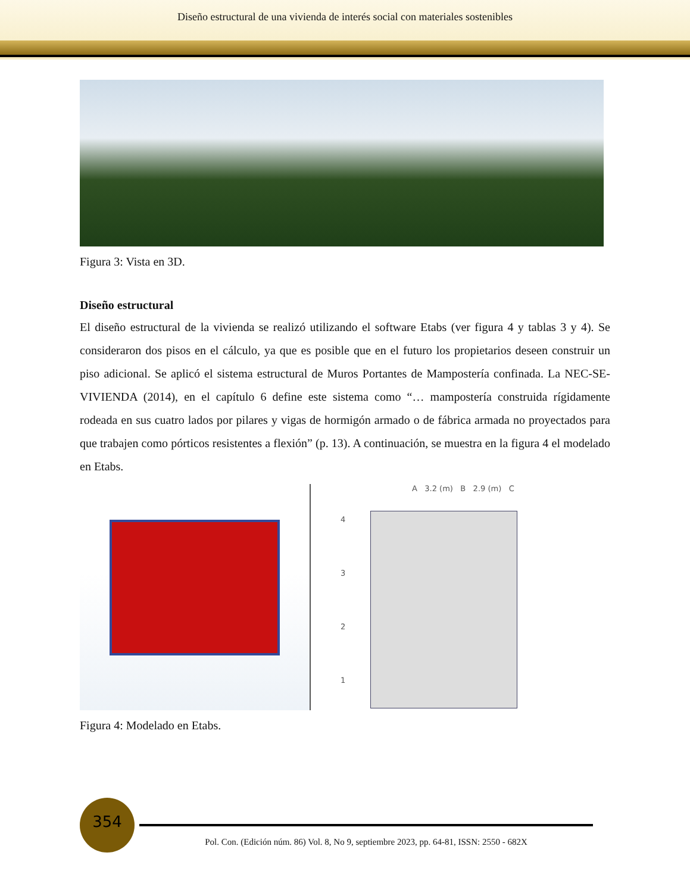Diseño estructural de una vivienda de interés social con materiales sostenibles
Figura 3: Vista en 3D.
Diseño estructural
El diseño estructural de la vivienda se realizó utilizando el software Etabs (ver figura 4 y tablas 3 y 4). Se consideraron dos pisos en el cálculo, ya que es posible que en el futuro los propietarios deseen construir un piso adicional. Se aplicó el sistema estructural de Muros Portantes de Mampostería confinada. La NEC-SE-VIVIENDA (2014), en el capítulo 6 define este sistema como “… mampostería construida rígidamente rodeada en sus cuatro lados por pilares y vigas de hormigón armado o de fábrica armada no proyectados para que trabajen como pórticos resistentes a flexión” (p. 13). A continuación, se muestra en la figura 4 el modelado en Etabs.
A 3.2 (m) B 2.9 (m) C
4
3
2
1
Figura 4: Modelado en Etabs.
354
Pol. Con. (Edición núm. 86) Vol. 8, No 9, septiembre 2023, pp. 64-81, ISSN: 2550 - 682X